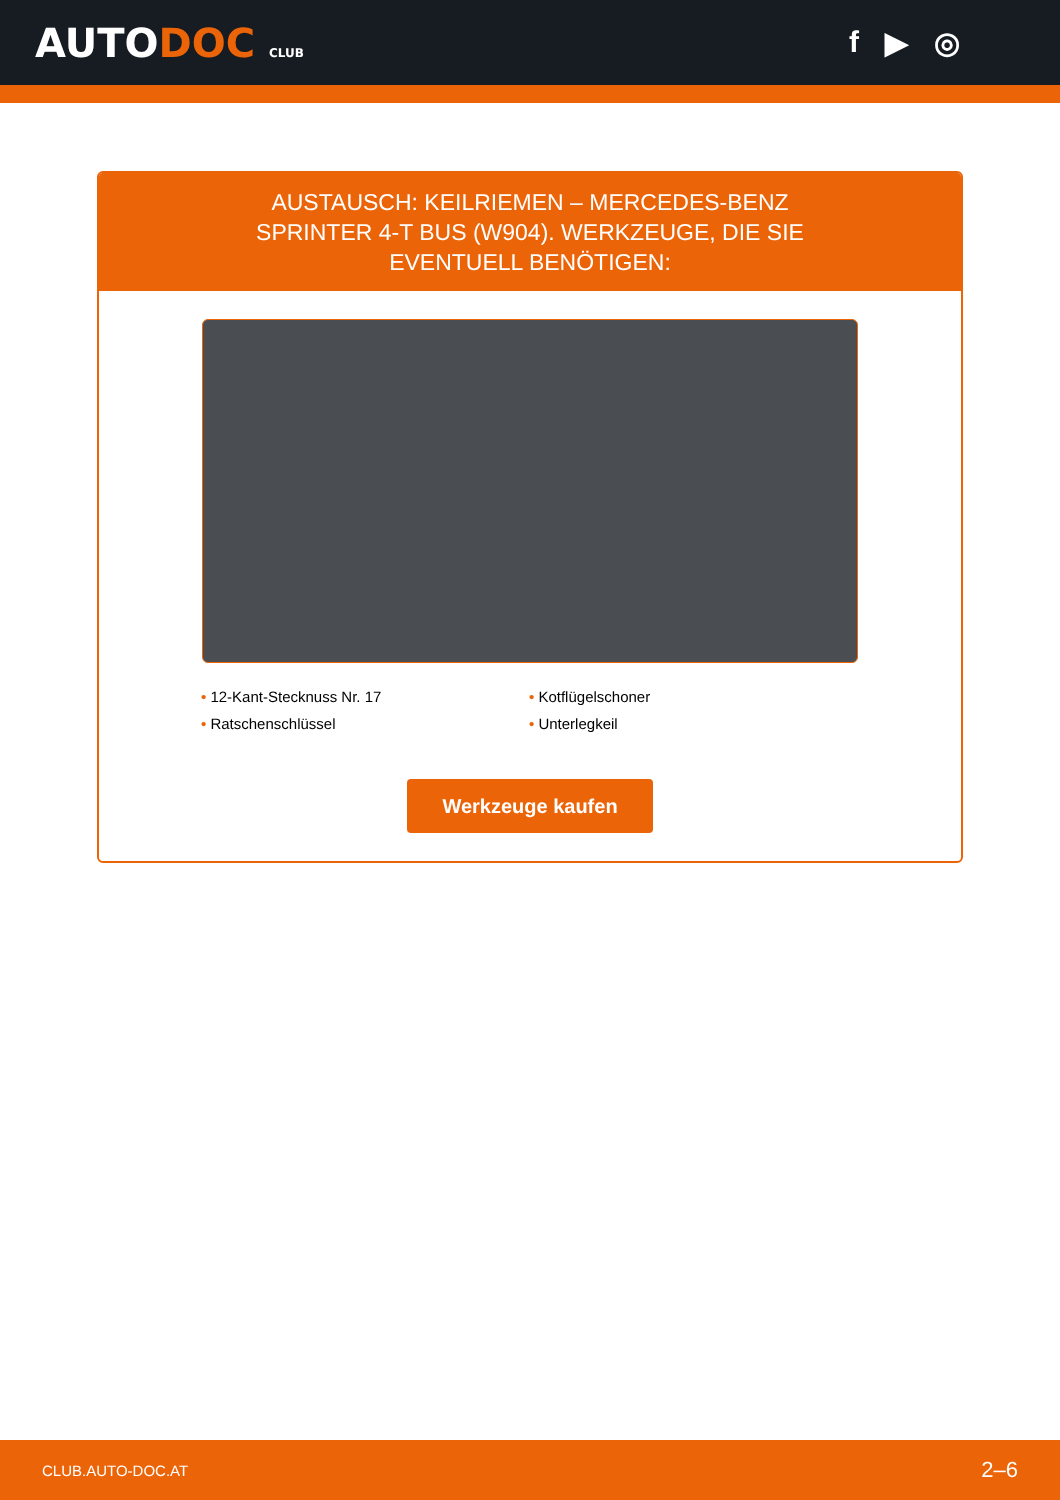AUTODOC CLUB
f ▶ ◎
AUSTAUSCH: KEILRIEMEN – MERCEDES-BENZ SPRINTER 4-T BUS (W904). WERKZEUGE, DIE SIE EVENTUELL BENÖTIGEN:
• 12-Kant-Stecknuss Nr. 17
• Kotflügelschoner
• Ratschenschlüssel
• Unterlegkeil
Werkzeuge kaufen
CLUB.AUTO-DOC.AT 2–6